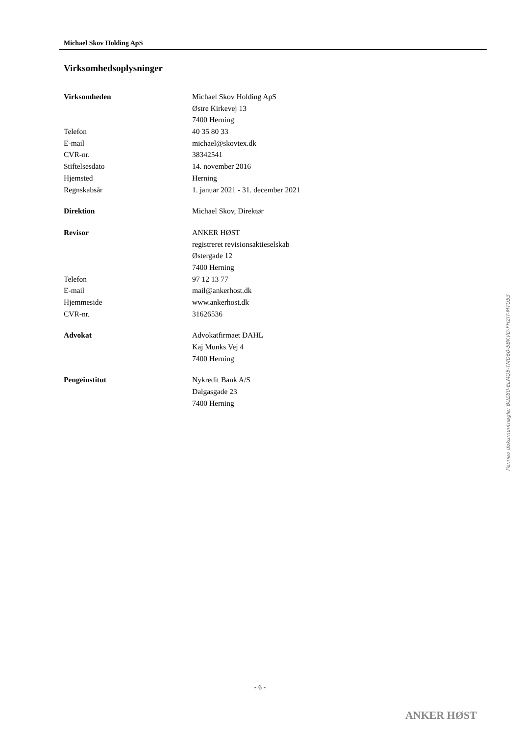Michael Skov Holding ApS
Virksomhedsoplysninger
| Virksomheden | Michael Skov Holding ApS |
| | Østre Kirkevej 13 |
| | 7400 Herning |
| Telefon | 40 35 80 33 |
| E-mail | michael@skovtex.dk |
| CVR-nr. | 38342541 |
| Stiftelsesdato | 14. november 2016 |
| Hjemsted | Herning |
| Regnskabsår | 1. januar 2021 - 31. december 2021 |
| Direktion | Michael Skov, Direktør |
| Revisor | ANKER HØST |
| | registreret revisionsaktieselskab |
| | Østergade 12 |
| | 7400 Herning |
| Telefon | 97 12 13 77 |
| E-mail | mail@ankerhost.dk |
| Hjemmeside | www.ankerhost.dk |
| CVR-nr. | 31626536 |
| Advokat | Advokatfirmaet DAHL |
| | Kaj Munks Vej 4 |
| | 7400 Herning |
| Pengeinstitut | Nykredit Bank A/S |
| | Dalgasgade 23 |
| | 7400 Herning |
Penneo dokumentnøgle: BUZ80-ELMQ5-TMD60-5BKVD-FH2IT-MTU53
- 6 -
ANKER HØST